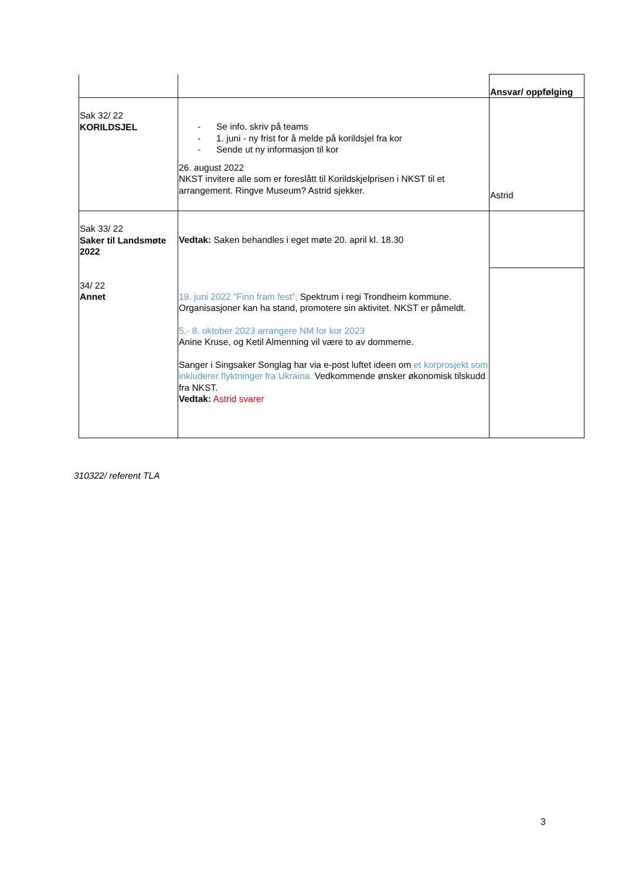| | | Ansvar/ oppfølging |
| Sak 32/ 22 KORILDSJEL | - Se info. skriv på teams - 1. juni - ny frist for å melde på korildsjel fra kor - Sende ut ny informasjon til kor 26. august 2022 NKST invitere alle som er foreslått til Korildskjelprisen i NKST til et arrangement. Ringve Museum? Astrid sjekker. | Astrid |
| Sak 33/ 22 Saker til Landsmøte 2022 | Vedtak: Saken behandles i eget møte 20. april kl. 18.30 | |
| 34/ 22 Annet | 19. juni 2022 ”Finn fram fest”, Spektrum i regi Trondheim kommune. Organisasjoner kan ha stand, promotere sin aktivitet. NKST er påmeldt. 5.- 8. oktober 2023 arrangere NM for kor 2023 Anine Kruse, og Ketil Almenning vil være to av dommerne. Sanger i Singsaker Songlag har via e-post luftet ideen om et korprosjekt som inkluderer flyktninger fra Ukraina. Vedkommende ønsker økonomisk tilskudd fra NKST. Vedtak: Astrid svarer | |
310322/ referent TLA
3